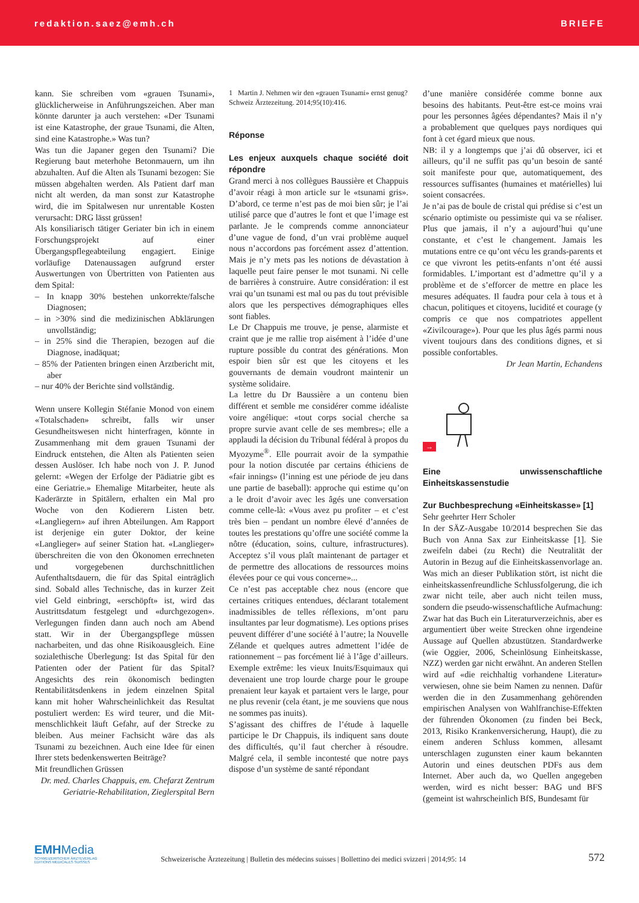redaktion.saez@emh.ch BRIEFE
kann. Sie schreiben vom «grauen Tsunami», glücklicherweise in Anführungszeichen. Aber man könnte darunter ja auch verstehen: «Der Tsunami ist eine Katastrophe, der graue Tsunami, die Alten, sind eine Katastrophe.» Was tun?
Was tun die Japaner gegen den Tsunami? Die Regierung baut meterhohe Betonmauern, um ihn abzuhalten. Auf die Alten als Tsunami bezogen: Sie müssen abgehalten werden. Als Patient darf man nicht alt werden, da man sonst zur Katastrophe wird, die im Spitalwesen nur unrentable Kosten verursacht: DRG lässt grüssen!
Als konsiliarisch tätiger Geriater bin ich in einem Forschungsprojekt auf einer Übergangspflegeabteilung engagiert. Einige vorläufige Datenaussagen aufgrund erster Auswertungen von Übertritten von Patienten aus dem Spital:
– In knapp 30% bestehen unkorrekte/falsche Diagnosen;
– in >30% sind die medizinischen Abklärungen unvollständig;
– in 25% sind die Therapien, bezogen auf die Diagnose, inadäquat;
– 85% der Patienten bringen einen Arztbericht mit, aber
– nur 40% der Berichte sind vollständig.
Wenn unsere Kollegin Stéfanie Monod von einem «Totalschaden» schreibt, falls wir unser Gesundheitswesen nicht hinterfragen, könnte in Zusammenhang mit dem grauen Tsunami der Eindruck entstehen, die Alten als Patienten seien dessen Auslöser. Ich habe noch von J. P. Junod gelernt: «Wegen der Erfolge der Pädiatrie gibt es eine Geriatrie.» Ehemalige Mitarbeiter, heute als Kaderärzte in Spitälern, erhalten ein Mal pro Woche von den Kodierern Listen betr. «Langliegern» auf ihren Abteilungen. Am Rapport ist derjenige ein guter Doktor, der keine «Langlieger» auf seiner Station hat. «Langlieger» überschreiten die von den Ökonomen errechneten und vorgegebenen durchschnittlichen Aufenthaltsdauern, die für das Spital einträglich sind. Sobald alles Technische, das in kurzer Zeit viel Geld einbringt, «erschöpft» ist, wird das Austrittsdatum festgelegt und «durchgezogen». Verlegungen finden dann auch noch am Abend statt. Wir in der Übergangspflege müssen nacharbeiten, und das ohne Risikoausgleich. Eine sozialethische Überlegung: Ist das Spital für den Patienten oder der Patient für das Spital? Angesichts des rein ökonomisch bedingten Rentabilitätsdenkens in jedem einzelnen Spital kann mit hoher Wahrscheinlichkeit das Resultat postuliert werden: Es wird teurer, und die Mit-menschlichkeit läuft Gefahr, auf der Strecke zu bleiben. Aus meiner Fachsicht wäre das als Tsunami zu bezeichnen. Auch eine Idee für einen Ihrer stets bedenkenswerten Beiträge?
Mit freundlichen Grüssen
Dr. med. Charles Chappuis, em. Chefarzt Zentrum Geriatrie-Rehabilitation, Zieglerspital Bern
1 Martin J. Nehmen wir den «grauen Tsunami» ernst genug? Schweiz Ärztezeitung. 2014;95(10):416.
Réponse
Les enjeux auxquels chaque société doit répondre
Grand merci à nos collègues Baussière et Chappuis d’avoir réagi à mon article sur le «tsunami gris». D’abord, ce terme n’est pas de moi bien sûr; je l’ai utilisé parce que d’autres le font et que l’image est parlante. Je le comprends comme annonciateur d’une vague de fond, d’un vrai problème auquel nous n’accordons pas forcément assez d’attention. Mais je n’y mets pas les notions de dévastation à laquelle peut faire penser le mot tsunami. Ni celle de barrières à construire. Autre considération: il est vrai qu’un tsunami est mal ou pas du tout prévisible alors que les perspectives démographiques elles sont fiables.
Le Dr Chappuis me trouve, je pense, alarmiste et craint que je me rallie trop aisément à l’idée d’une rupture possible du contrat des générations. Mon espoir bien sûr est que les citoyens et les gouvernants de demain voudront maintenir un système solidaire.
La lettre du Dr Baussière a un contenu bien différent et semble me considérer comme idéaliste voire angélique: «tout corps social cherche sa propre survie avant celle de ses membres»; elle a applaudi la décision du Tribunal fédéral à propos du Myozyme<sup>®</sup>. Elle pourrait avoir de la sympathie pour la notion discutée par certains éthiciens de «fair innings» (l’inning est une période de jeu dans une partie de baseball): approche qui estime qu’on a le droit d’avoir avec les âgés une conversation comme celle-là: «Vous avez pu profiter – et c’est très bien – pendant un nombre élevé d’années de toutes les prestations qu’offre une société comme la nôtre (éducation, soins, culture, infrastructures). Acceptez s’il vous plaît maintenant de partager et de permettre des allocations de ressources moins élevées pour ce qui vous concerne»...
Ce n’est pas acceptable chez nous (encore que certaines critiques entendues, déclarant totalement inadmissibles de telles réflexions, m’ont paru insultantes par leur dogmatisme). Les options prises peuvent différer d’une société à l’autre; la Nouvelle Zélande et quelques autres admettent l’idée de rationnement – pas forcément lié à l’âge d’ailleurs. Exemple extrême: les vieux Inuits/Esquimaux qui devenaient une trop lourde charge pour le groupe prenaient leur kayak et partaient vers le large, pour ne plus revenir (cela étant, je me souviens que nous ne sommes pas inuits).
S’agissant des chiffres de l’étude à laquelle participe le Dr Chappuis, ils indiquent sans doute des difficultés, qu’il faut chercher à résoudre. Malgré cela, il semble incontesté que notre pays dispose d’un système de santé répondant
d’une manière considérée comme bonne aux besoins des habitants. Peut-être est-ce moins vrai pour les personnes âgées dépendantes? Mais il n’y a probablement que quelques pays nordiques qui font à cet égard mieux que nous.
NB: il y a longtemps que j’ai dû observer, ici et ailleurs, qu’il ne suffit pas qu’un besoin de santé soit manifeste pour que, automatiquement, des ressources suffisantes (humaines et matérielles) lui soient consacrées.
Je n’ai pas de boule de cristal qui prédise si c’est un scénario optimiste ou pessimiste qui va se réaliser. Plus que jamais, il n’y a aujourd’hui qu’une constante, et c’est le changement. Jamais les mutations entre ce qu’ont vécu les grands-parents et ce que vivront les petits-enfants n’ont été aussi formidables. L’important est d’admettre qu’il y a problème et de s’efforcer de mettre en place les mesures adéquates. Il faudra pour cela à tous et à chacun, politiques et citoyens, lucidité et courage (y compris ce que nos compatriotes appellent «Zivilcourage»). Pour que les plus âgés parmi nous vivent toujours dans des conditions dignes, et si possible confortables.
Dr Jean Martin, Echandens
→
Eine unwissenschaftliche Einheitskassenstudie
Zur Buchbesprechung «Einheitskasse» [1]
Sehr geehrter Herr Scholer
In der SÄZ-Ausgabe 10/2014 besprechen Sie das Buch von Anna Sax zur Einheitskasse [1]. Sie zweifeln dabei (zu Recht) die Neutralität der Autorin in Bezug auf die Einheitskassenvorlage an. Was mich an dieser Publikation stört, ist nicht die einheitskassenfreundliche Schlussfolgerung, die ich zwar nicht teile, aber auch nicht teilen muss, sondern die pseudo-wissenschaftliche Aufmachung: Zwar hat das Buch ein Literaturverzeichnis, aber es argumentiert über weite Strecken ohne irgendeine Aussage auf Quellen abzustützen. Standardwerke (wie Oggier, 2006, Scheinlösung Einheitskasse, NZZ) werden gar nicht erwähnt. An anderen Stellen wird auf «die reichhaltig vorhandene Literatur» verwiesen, ohne sie beim Namen zu nennen. Dafür werden die in den Zusammenhang gehörenden empirischen Analysen von Wahlfranchise-Effekten der führenden Ökonomen (zu finden bei Beck, 2013, Risiko Krankenversicherung, Haupt), die zu einem anderen Schluss kommen, allesamt unterschlagen zugunsten einer kaum bekannten Autorin und eines deutschen PDFs aus dem Internet. Aber auch da, wo Quellen angegeben werden, wird es nicht besser: BAG und BFS (gemeint ist wahrscheinlich BfS, Bundesamt für
EMHMedia
SCHWEIZERISCHER ÄRZTEVERLAG
EDITIONS MEDICALES SUISSES
Schweizerische Ärztezeitung | Bulletin des médecins suisses | Bollettino dei medici svizzeri | 2014;95: 14
572